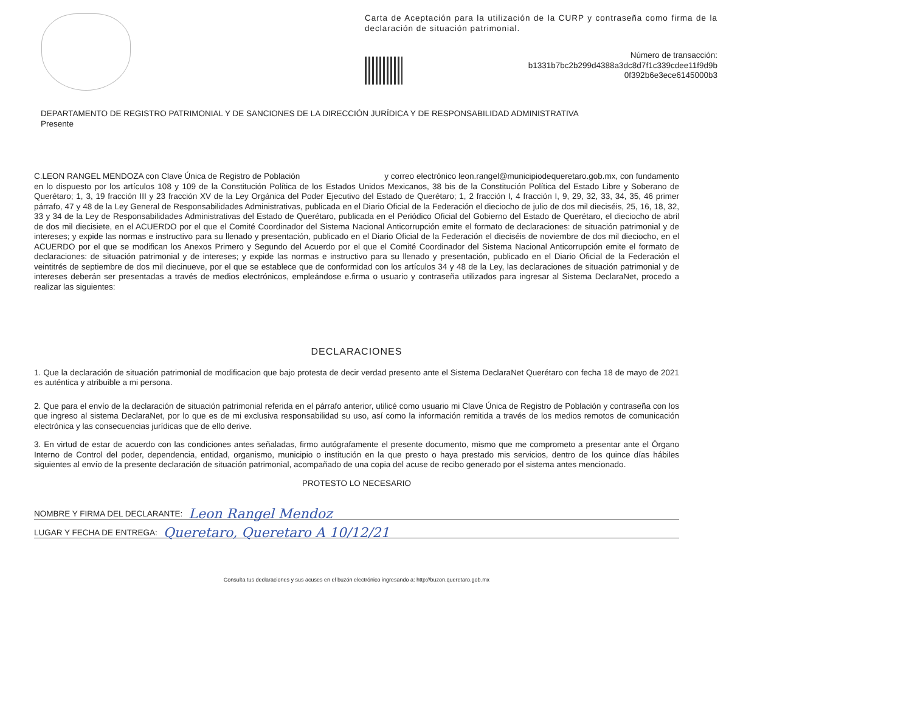Carta de Aceptación para la utilización de la CURP y contraseña como firma de la declaración de situación patrimonial.
Número de transacción:
b1331b7bc2b299d4388a3dc8d7f1c339cdee11f9d9b
0f392b6e3ece6145000b3
DEPARTAMENTO DE REGISTRO PATRIMONIAL Y DE SANCIONES DE LA DIRECCIÓN JURÍDICA Y DE RESPONSABILIDAD ADMINISTRATIVA
Presente
C.LEON RANGEL MENDOZA con Clave Única de Registro de Población y correo electrónico leon.rangel@municipiodequeretaro.gob.mx, con fundamento en lo dispuesto por los artículos 108 y 109 de la Constitución Política de los Estados Unidos Mexicanos, 38 bis de la Constitución Política del Estado Libre y Soberano de Querétaro; 1, 3, 19 fracción III y 23 fracción XV de la Ley Orgánica del Poder Ejecutivo del Estado de Querétaro; 1, 2 fracción I, 4 fracción I, 9, 29, 32, 33, 34, 35, 46 primer párrafo, 47 y 48 de la Ley General de Responsabilidades Administrativas, publicada en el Diario Oficial de la Federación el dieciocho de julio de dos mil dieciséis, 25, 16, 18, 32, 33 y 34 de la Ley de Responsabilidades Administrativas del Estado de Querétaro, publicada en el Periódico Oficial del Gobierno del Estado de Querétaro, el dieciocho de abril de dos mil diecisiete, en el ACUERDO por el que el Comité Coordinador del Sistema Nacional Anticorrupción emite el formato de declaraciones: de situación patrimonial y de intereses; y expide las normas e instructivo para su llenado y presentación, publicado en el Diario Oficial de la Federación el dieciséis de noviembre de dos mil dieciocho, en el ACUERDO por el que se modifican los Anexos Primero y Segundo del Acuerdo por el que el Comité Coordinador del Sistema Nacional Anticorrupción emite el formato de declaraciones: de situación patrimonial y de intereses; y expide las normas e instructivo para su llenado y presentación, publicado en el Diario Oficial de la Federación el veintitrés de septiembre de dos mil diecinueve, por el que se establece que de conformidad con los artículos 34 y 48 de la Ley, las declaraciones de situación patrimonial y de intereses deberán ser presentadas a través de medios electrónicos, empleándose e.firma o usuario y contraseña utilizados para ingresar al Sistema DeclaraNet, procedo a realizar las siguientes:
DECLARACIONES
1. Que la declaración de situación patrimonial de modificacion que bajo protesta de decir verdad presento ante el Sistema DeclaraNet Querétaro con fecha 18 de mayo de 2021 es auténtica y atribuible a mi persona.
2. Que para el envío de la declaración de situación patrimonial referida en el párrafo anterior, utilicé como usuario mi Clave Única de Registro de Población y contraseña con los que ingreso al sistema DeclaraNet, por lo que es de mi exclusiva responsabilidad su uso, así como la información remitida a través de los medios remotos de comunicación electrónica y las consecuencias jurídicas que de ello derive.
3. En virtud de estar de acuerdo con las condiciones antes señaladas, firmo autógrafamente el presente documento, mismo que me comprometo a presentar ante el Órgano Interno de Control del poder, dependencia, entidad, organismo, municipio o institución en la que presto o haya prestado mis servicios, dentro de los quince días hábiles siguientes al envío de la presente declaración de situación patrimonial, acompañado de una copia del acuse de recibo generado por el sistema antes mencionado.
PROTESTO LO NECESARIO
NOMBRE Y FIRMA DEL DECLARANTE: Leon Rangel Mendoz
LUGAR Y FECHA DE ENTREGA: Queretaro, Queretaro A 10/12/21
Consulta tus declaraciones y sus acuses en el buzón electrónico ingresando a: http://buzon.queretaro.gob.mx